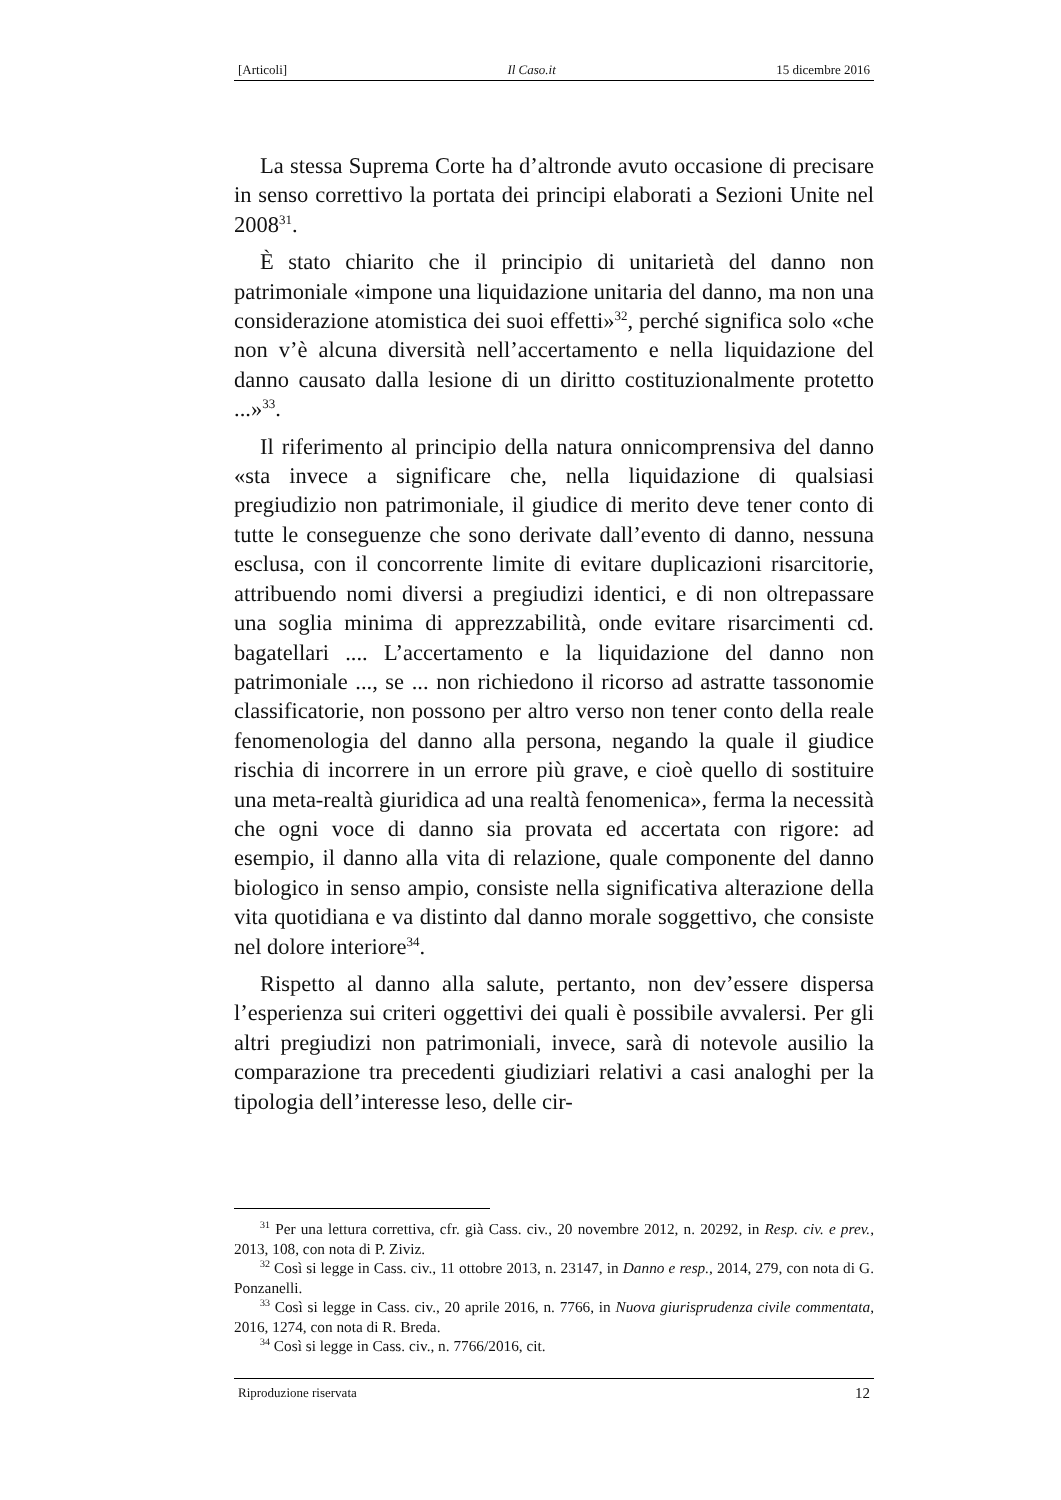[Articoli] Il Caso.it 15 dicembre 2016
La stessa Suprema Corte ha d’altronde avuto occasione di precisare in senso correttivo la portata dei principi elaborati a Sezioni Unite nel 2008<sup>31</sup>.
È stato chiarito che il principio di unitarietà del danno non patrimoniale «impone una liquidazione unitaria del danno, ma non una considerazione atomistica dei suoi effetti»<sup>32</sup>, perché significa solo «che non v’è alcuna diversità nell’accertamento e nella liquidazione del danno causato dalla lesione di un diritto costituzionalmente protetto ...»<sup>33</sup>.
Il riferimento al principio della natura onnicomprensiva del danno «sta invece a significare che, nella liquidazione di qualsiasi pregiudizio non patrimoniale, il giudice di merito deve tener conto di tutte le conseguenze che sono derivate dall’evento di danno, nessuna esclusa, con il concorrente limite di evitare duplicazioni risarcitorie, attribuendo nomi diversi a pregiudizi identici, e di non oltrepassare una soglia minima di apprezzabilità, onde evitare risarcimenti cd. bagatellari .... L’accertamento e la liquidazione del danno non patrimoniale ..., se ... non richiedono il ricorso ad astratte tassonomie classificatorie, non possono per altro verso non tener conto della reale fenomenologia del danno alla persona, negando la quale il giudice rischia di incorrere in un errore più grave, e cioè quello di sostituire una meta-realtà giuridica ad una realtà fenomenica», ferma la necessità che ogni voce di danno sia provata ed accertata con rigore: ad esempio, il danno alla vita di relazione, quale componente del danno biologico in senso ampio, consiste nella significativa alterazione della vita quotidiana e va distinto dal danno morale soggettivo, che consiste nel dolore interiore<sup>34</sup>.
Rispetto al danno alla salute, pertanto, non dev’essere dispersa l’esperienza sui criteri oggettivi dei quali è possibile avvalersi. Per gli altri pregiudizi non patrimoniali, invece, sarà di notevole ausilio la comparazione tra precedenti giudiziari relativi a casi analoghi per la tipologia dell’interesse leso, delle cir-
<sup>31</sup> Per una lettura correttiva, cfr. già Cass. civ., 20 novembre 2012, n. 20292, in Resp. civ. e prev., 2013, 108, con nota di P. Ziviz.
<sup>32</sup> Così si legge in Cass. civ., 11 ottobre 2013, n. 23147, in Danno e resp., 2014, 279, con nota di G. Ponzanelli.
<sup>33</sup> Così si legge in Cass. civ., 20 aprile 2016, n. 7766, in Nuova giurisprudenza civile commentata, 2016, 1274, con nota di R. Breda.
<sup>34</sup> Così si legge in Cass. civ., n. 7766/2016, cit.
Riproduzione riservata 12